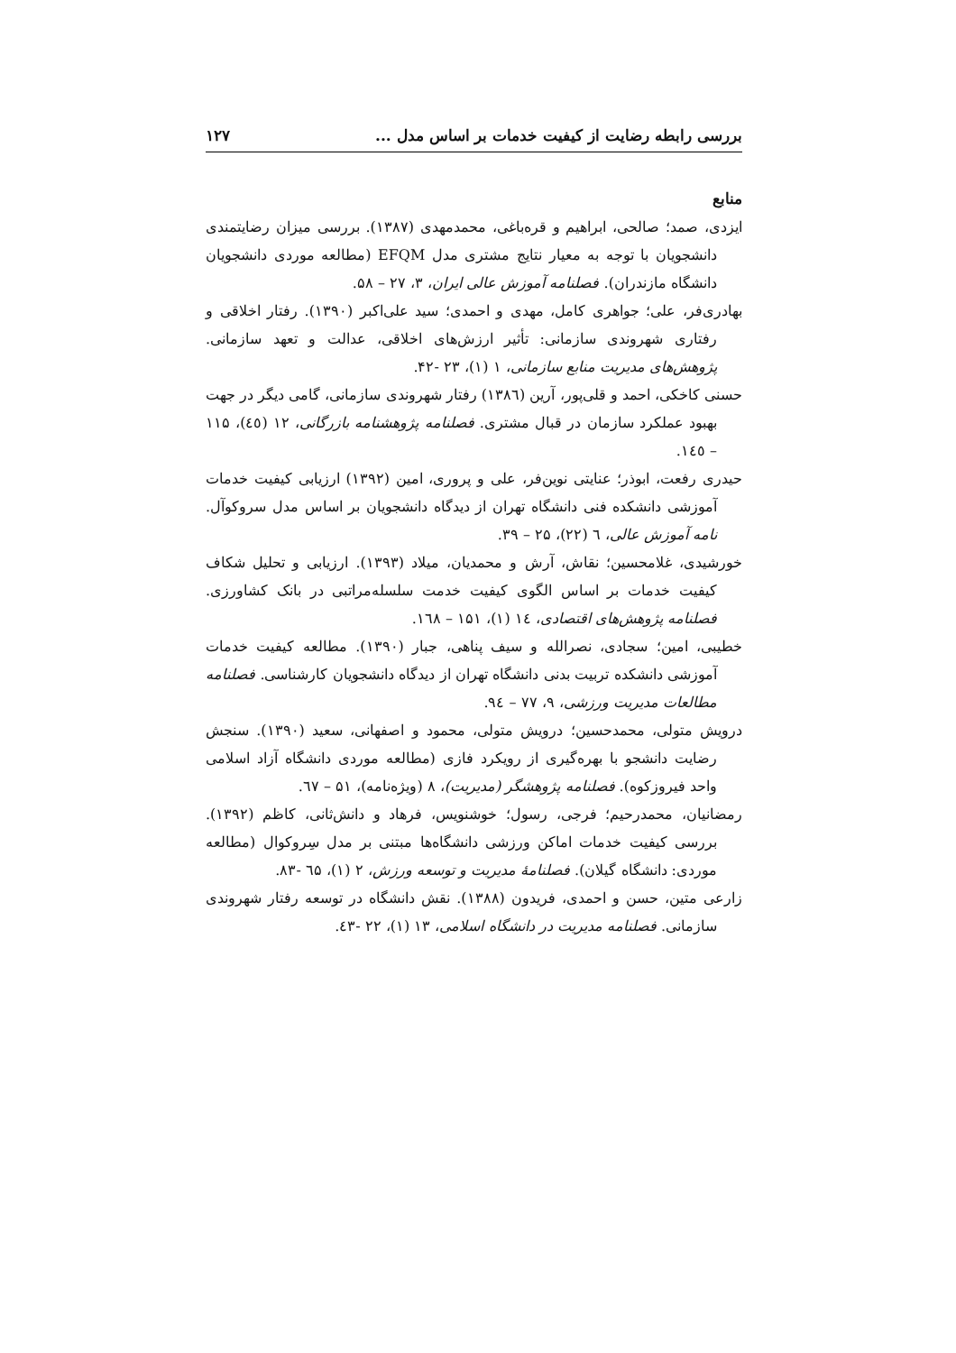بررسی رابطه رضایت از کیفیت خدمات بر اساس مدل ... ۱۲۷
منابع
ایزدی، صمد؛ صالحی، ابراهیم و قره‌باغی، محمدمهدی (۱۳۸۷). بررسی میزان رضایتمندی دانشجویان با توجه به معیار نتایج مشتری مدل EFQM (مطالعه موردی دانشجویان دانشگاه مازندران). فصلنامه آموزش عالی ایران، ۳، ۲۷ – ۵۸.
بهادری‌فر، علی؛ جواهری کامل، مهدی و احمدی؛ سید علی‌اکبر (۱۳۹۰). رفتار اخلاقی و رفتاری شهروندی سازمانی: تأثیر ارزش‌های اخلاقی، عدالت و تعهد سازمانی. پژوهش‌های مدیریت منابع سازمانی، ۱ (۱)، ۲۳ -۴۲.
حسنی کاخکی، احمد و قلی‌پور، آرین (۱۳۸٦) رفتار شهروندی سازمانی، گامی دیگر در جهت بهبود عملکرد سازمان در قبال مشتری. فصلنامه پژوهشنامه بازرگانی، ۱۲ (٤٥)، ۱۱۵ – ۱٤٥.
حیدری رفعت، ابوذر؛ عنایتی نوین‌فر، علی و پروری، امین (۱۳۹۲) ارزیابی کیفیت خدمات آموزشی دانشکده فنی دانشگاه تهران از دیدگاه دانشجویان بر اساس مدل سروکوآل. نامه آموزش عالی، ٦ (۲۲)، ۲۵ – ۳۹.
خورشیدی، غلامحسین؛ نقاش، آرش و محمدیان، میلاد (۱۳۹۳). ارزیابی و تحلیل شکاف کیفیت خدمات بر اساس الگوی کیفیت خدمت سلسله‌مراتبی در بانک کشاورزی. فصلنامه پژوهش‌های اقتصادی، ۱٤ (۱)، ۱۵۱ – ۱٦۸.
خطیبی، امین؛ سجادی، نصرالله و سیف پناهی، جبار (۱۳۹۰). مطالعه کیفیت خدمات آموزشی دانشکده تربیت بدنی دانشگاه تهران از دیدگاه دانشجویان کارشناسی. فصلنامه مطالعات مدیریت ورزشی، ۹، ۷۷ – ۹٤.
درویش متولی، محمدحسین؛ درویش متولی، محمود و اصفهانی، سعید (۱۳۹۰). سنجش رضایت دانشجو با بهره‌گیری از رویکرد فازی (مطالعه موردی دانشگاه آزاد اسلامی واحد فیروزکوه). فصلنامه پژوهشگر (مدیریت)، ۸ (ویژه‌نامه)، ۵۱ – ٦۷.
رمضانیان، محمدرحیم؛ فرجی، رسول؛ خوشنویس، فرهاد و دانش‌ثانی، کاظم (۱۳۹۲). بررسی کیفیت خدمات اماکن ورزشی دانشگاه‌ها مبتنی بر مدل سِروکوال (مطالعه موردی: دانشگاه گیلان). فصلنامهٔ مدیریت و توسعه ورزش، ۲ (۱)، ٦۵ -۸۳.
زارعی متین، حسن و احمدی، فریدون (۱۳۸۸). نقش دانشگاه در توسعه رفتار شهروندی سازمانی. فصلنامه مدیریت در دانشگاه اسلامی، ۱۳ (۱)، ۲۲ -٤۳.